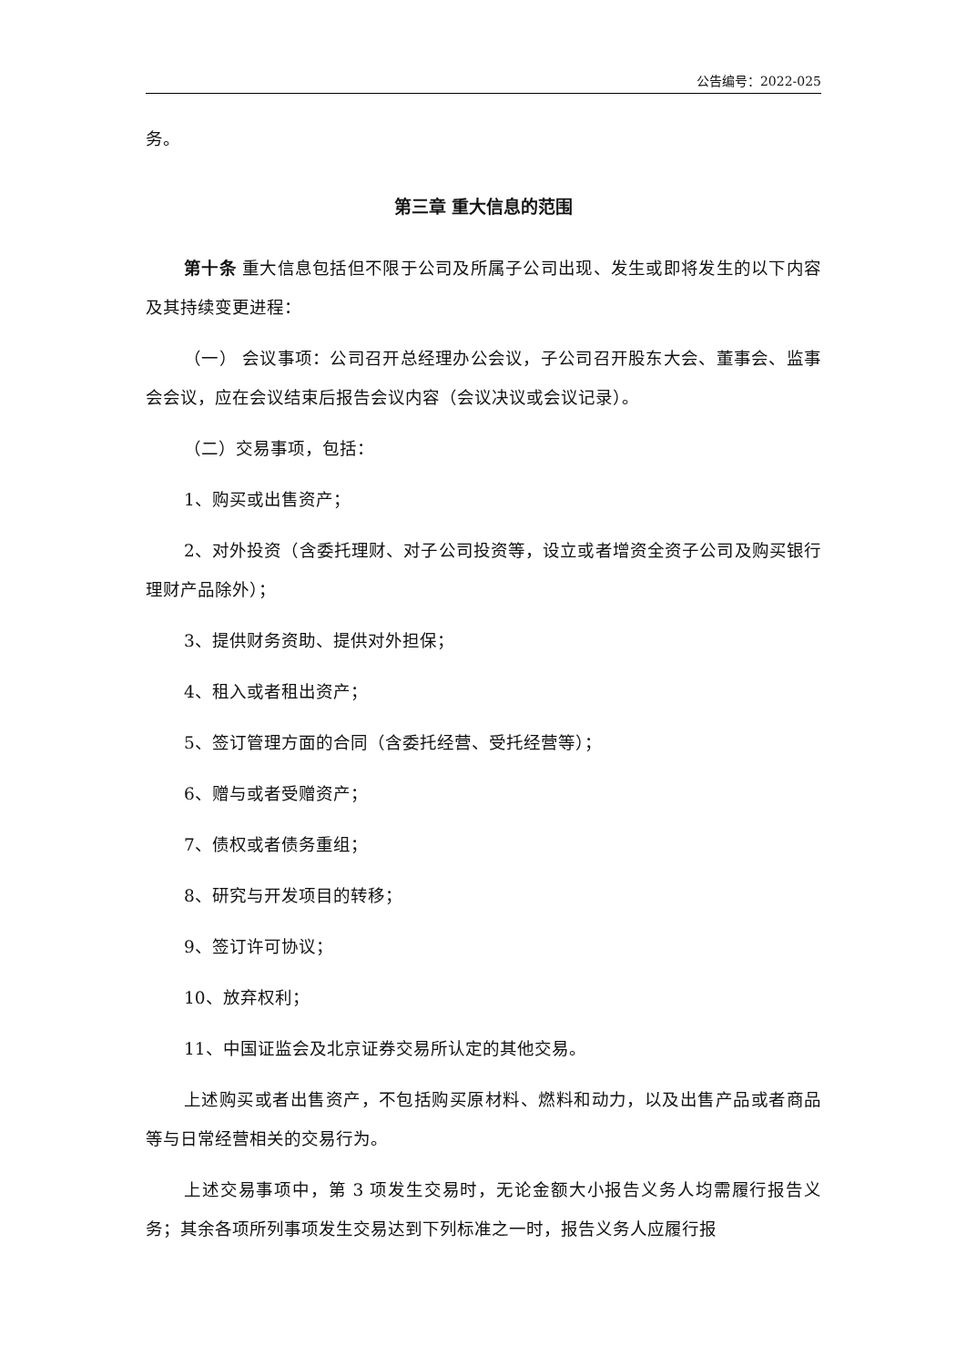公告编号：2022-025
务。
第三章 重大信息的范围
第十条 重大信息包括但不限于公司及所属子公司出现、发生或即将发生的以下内容及其持续变更进程：
（一） 会议事项：公司召开总经理办公会议，子公司召开股东大会、董事会、监事会会议，应在会议结束后报告会议内容（会议决议或会议记录）。
（二）交易事项，包括：
1、购买或出售资产；
2、对外投资（含委托理财、对子公司投资等，设立或者增资全资子公司及购买银行理财产品除外）；
3、提供财务资助、提供对外担保；
4、租入或者租出资产；
5、签订管理方面的合同（含委托经营、受托经营等）；
6、赠与或者受赠资产；
7、债权或者债务重组；
8、研究与开发项目的转移；
9、签订许可协议；
10、放弃权利；
11、中国证监会及北京证券交易所认定的其他交易。
上述购买或者出售资产，不包括购买原材料、燃料和动力，以及出售产品或者商品等与日常经营相关的交易行为。
上述交易事项中，第 3 项发生交易时，无论金额大小报告义务人均需履行报告义务；其余各项所列事项发生交易达到下列标准之一时，报告义务人应履行报